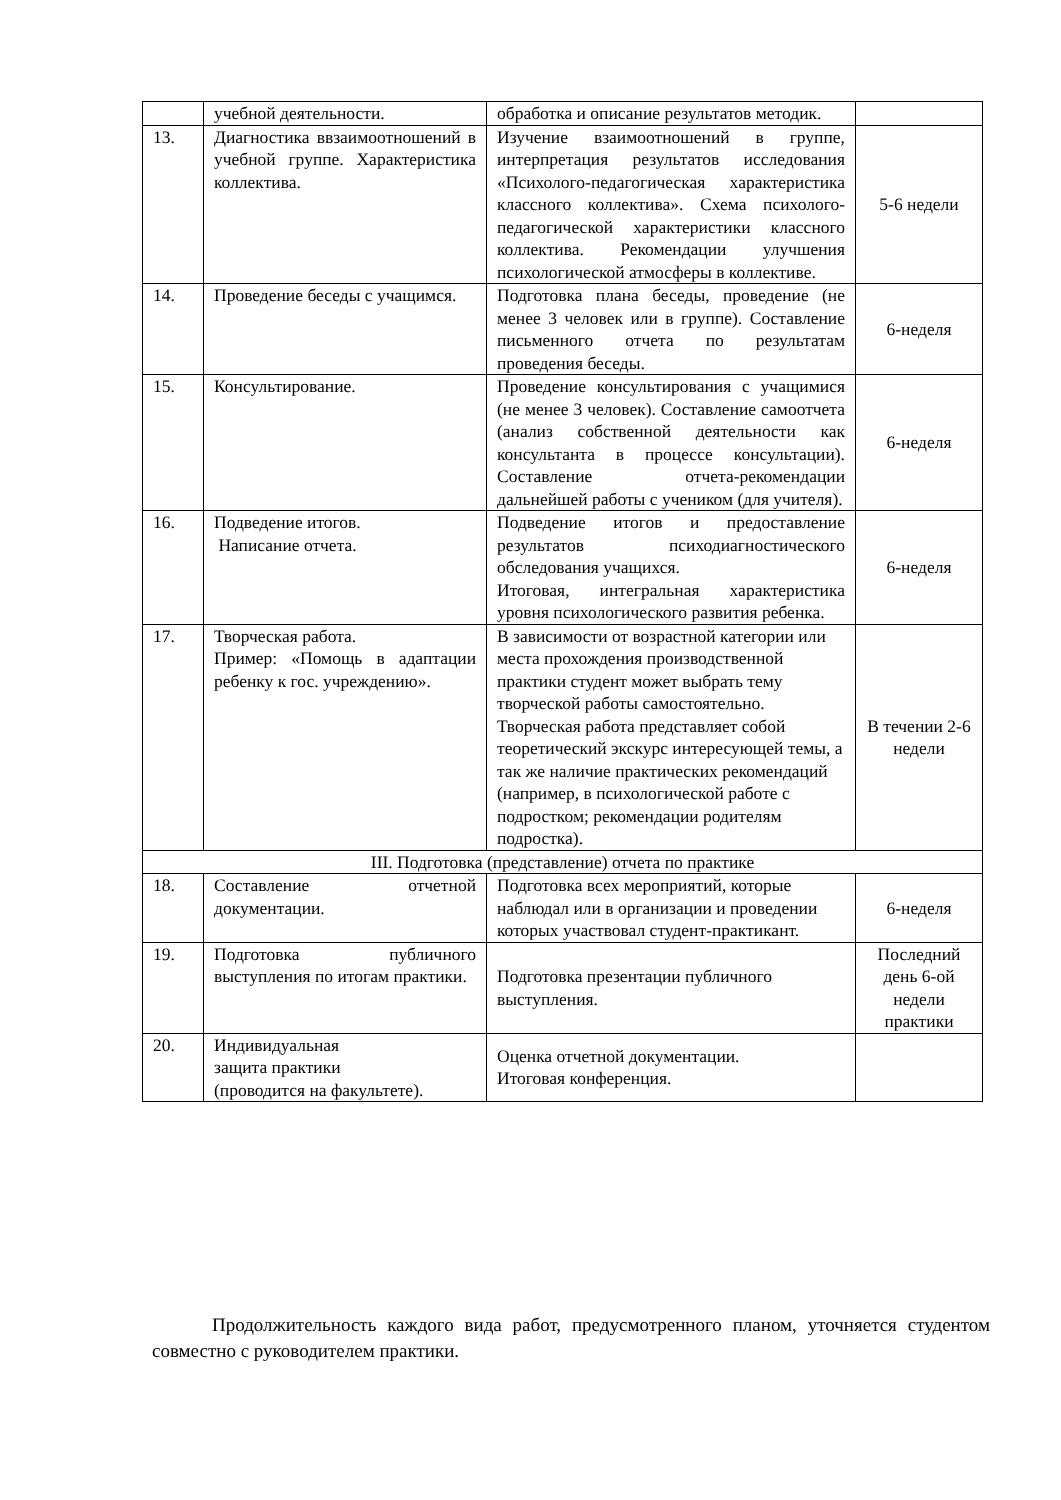| | учебной деятельности. | обработка и описание результатов методик. | |
| 13. | Диагностика ввзаимоотношений в учебной группе. Характеристика коллектива. | Изучение взаимоотношений в группе, интерпретация результатов исследования «Психолого-педагогическая характеристика классного коллектива». Схема психолого-педагогической характеристики классного коллектива. Рекомендации улучшения психологической атмосферы в коллективе. | 5-6 недели |
| 14. | Проведение беседы с учащимся. | Подготовка плана беседы, проведение (не менее 3 человек или в группе). Составление письменного отчета по результатам проведения беседы. | 6-неделя |
| 15. | Консультирование. | Проведение консультирования с учащимися (не менее 3 человек). Составление самоотчета (анализ собственной деятельности как консультанта в процессе консультации). Составление отчета-рекомендации дальнейшей работы с учеником (для учителя). | 6-неделя |
| 16. | Подведение итогов. Написание отчета. | Подведение итогов и предоставление результатов психодиагностического обследования учащихся. Итоговая, интегральная характеристика уровня психологического развития ребенка. | 6-неделя |
| 17. | Творческая работа. Пример: «Помощь в адаптации ребенку к гос. учреждению». | В зависимости от возрастной категории или места прохождения производственной практики студент может выбрать тему творческой работы самостоятельно. Творческая работа представляет собой теоретический экскурс интересующей темы, а так же наличие практических рекомендаций (например, в психологической работе с подростком; рекомендации родителям подростка). | В течении 2-6 недели |
| III. Подготовка (представление) отчета по практике | | | |
| 18. | Составление отчетной документации. | Подготовка всех мероприятий, которые наблюдал или в организации и проведении которых участвовал студент-практикант. | 6-неделя |
| 19. | Подготовка публичного выступления по итогам практики. | Подготовка презентации публичного выступления. | Последний день 6-ой недели практики |
| 20. | Индивидуальная защита практики (проводится на факультете). | Оценка отчетной документации. Итоговая конференция. | |
Продолжительность каждого вида работ, предусмотренного планом, уточняется студентом совместно с руководителем практики.